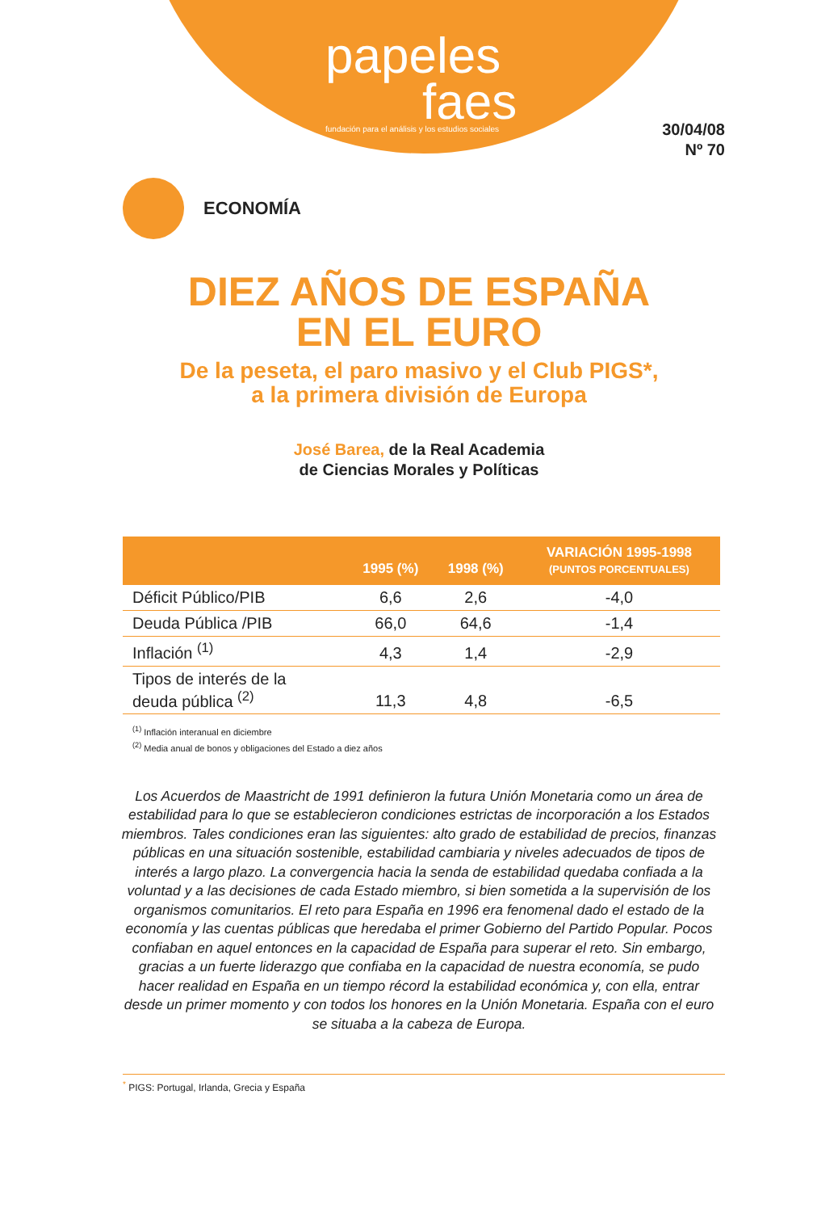papeles
faes
fundación para el análisis y los estudios sociales
30/04/08
Nº 70
ECONOMÍA
DIEZ AÑOS DE ESPAÑA
EN EL EURO
De la peseta, el paro masivo y el Club PIGS*,
a la primera división de Europa
José Barea, de la Real Academia
de Ciencias Morales y Políticas
| | 1995 (%) | 1998 (%) | VARIACIÓN 1995-1998 (PUNTOS PORCENTUALES) |
| --- | --- | --- | --- |
| Déficit Público/PIB | 6,6 | 2,6 | -4,0 |
| Deuda Pública /PIB | 66,0 | 64,6 | -1,4 |
| Inflación <sup>(1)</sup> | 4,3 | 1,4 | -2,9 |
| Tipos de interés de la deuda pública <sup>(2)</sup> | 11,3 | 4,8 | -6,5 |
<sup>(1)</sup> Inflación interanual en diciembre
<sup>(2)</sup> Media anual de bonos y obligaciones del Estado a diez años
Los Acuerdos de Maastricht de 1991 definieron la futura Unión Monetaria como un área de estabilidad para lo que se establecieron condiciones estrictas de incorporación a los Estados miembros. Tales condiciones eran las siguientes: alto grado de estabilidad de precios, finanzas públicas en una situación sostenible, estabilidad cambiaria y niveles adecuados de tipos de interés a largo plazo. La convergencia hacia la senda de estabilidad quedaba confiada a la voluntad y a las decisiones de cada Estado miembro, si bien sometida a la supervisión de los organismos comunitarios. El reto para España en 1996 era fenomenal dado el estado de la economía y las cuentas públicas que heredaba el primer Gobierno del Partido Popular. Pocos confiaban en aquel entonces en la capacidad de España para superar el reto. Sin embargo, gracias a un fuerte liderazgo que confiaba en la capacidad de nuestra economía, se pudo hacer realidad en España en un tiempo récord la estabilidad económica y, con ella, entrar desde un primer momento y con todos los honores en la Unión Monetaria. España con el euro se situaba a la cabeza de Europa.
<sup>*</sup> PIGS: Portugal, Irlanda, Grecia y España